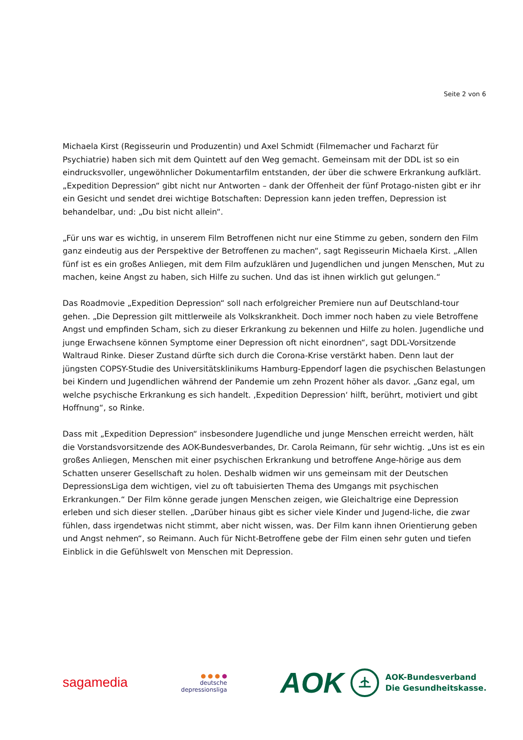Seite 2 von 6
Michaela Kirst (Regisseurin und Produzentin) und Axel Schmidt (Filmemacher und Facharzt für Psychiatrie) haben sich mit dem Quintett auf den Weg gemacht. Gemeinsam mit der DDL ist so ein eindrucksvoller, ungewöhnlicher Dokumentarfilm entstanden, der über die schwere Erkrankung aufklärt. „Expedition Depression“ gibt nicht nur Antworten – dank der Offenheit der fünf Protago-nisten gibt er ihr ein Gesicht und sendet drei wichtige Botschaften: Depression kann jeden treffen, Depression ist behandelbar, und: „Du bist nicht allein“.
„Für uns war es wichtig, in unserem Film Betroffenen nicht nur eine Stimme zu geben, sondern den Film ganz eindeutig aus der Perspektive der Betroffenen zu machen“, sagt Regisseurin Michaela Kirst. „Allen fünf ist es ein großes Anliegen, mit dem Film aufzuklären und Jugendlichen und jungen Menschen, Mut zu machen, keine Angst zu haben, sich Hilfe zu suchen. Und das ist ihnen wirklich gut gelungen.“
Das Roadmovie „Expedition Depression“ soll nach erfolgreicher Premiere nun auf Deutschland-tour gehen. „Die Depression gilt mittlerweile als Volkskrankheit. Doch immer noch haben zu viele Betroffene Angst und empfinden Scham, sich zu dieser Erkrankung zu bekennen und Hilfe zu holen. Jugendliche und junge Erwachsene können Symptome einer Depression oft nicht einordnen“, sagt DDL-Vorsitzende Waltraud Rinke. Dieser Zustand dürfte sich durch die Corona-Krise verstärkt haben. Denn laut der jüngsten COPSY-Studie des Universitätsklinikums Hamburg-Eppendorf lagen die psychischen Belastungen bei Kindern und Jugendlichen während der Pandemie um zehn Prozent höher als davor. „Ganz egal, um welche psychische Erkrankung es sich handelt. ‚Expedition Depression‘ hilft, berührt, motiviert und gibt Hoffnung“, so Rinke.
Dass mit „Expedition Depression“ insbesondere Jugendliche und junge Menschen erreicht werden, hält die Vorstandsvorsitzende des AOK-Bundesverbandes, Dr. Carola Reimann, für sehr wichtig. „Uns ist es ein großes Anliegen, Menschen mit einer psychischen Erkrankung und betroffene Ange-hörige aus dem Schatten unserer Gesellschaft zu holen. Deshalb widmen wir uns gemeinsam mit der Deutschen DepressionsLiga dem wichtigen, viel zu oft tabuisierten Thema des Umgangs mit psychischen Erkrankungen.“ Der Film könne gerade jungen Menschen zeigen, wie Gleichaltrige eine Depression erleben und sich dieser stellen. „Darüber hinaus gibt es sicher viele Kinder und Jugend-liche, die zwar fühlen, dass irgendetwas nicht stimmt, aber nicht wissen, was. Der Film kann ihnen Orientierung geben und Angst nehmen“, so Reimann. Auch für Nicht-Betroffene gebe der Film einen sehr guten und tiefen Einblick in die Gefühlswelt von Menschen mit Depression.
sagamedia
● ● ● ●
deutsche
depressionsliga
AOK
AOK-Bundesverband
Die Gesundheitskasse.